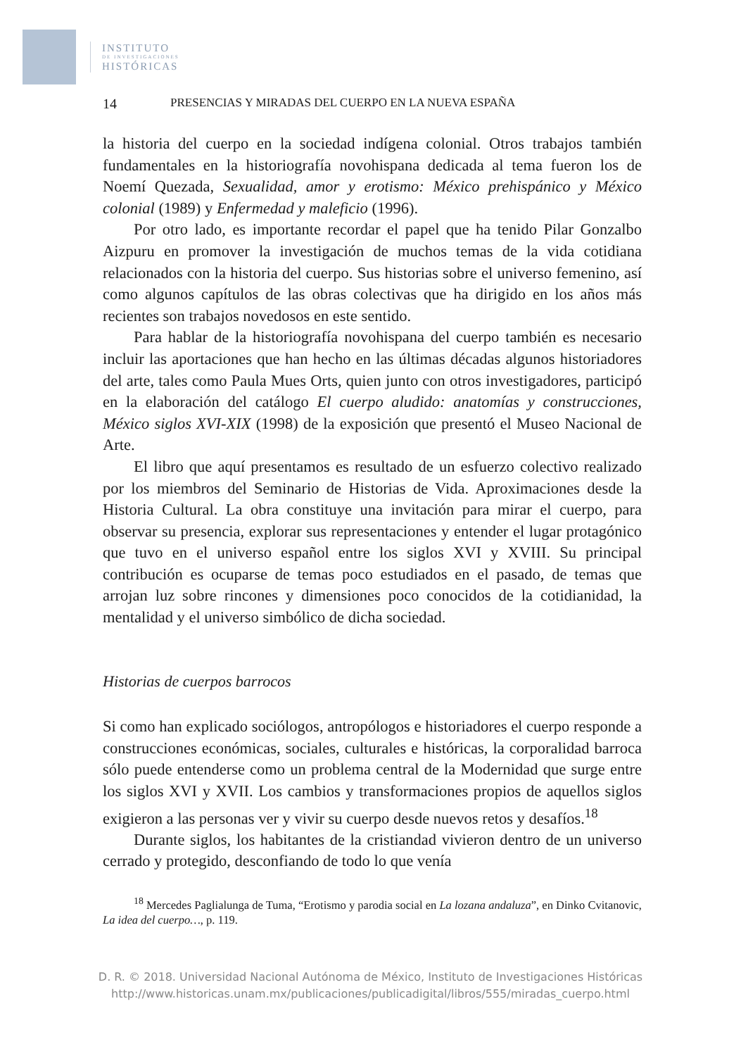INSTITUTO
DE INVESTIGACIONES
HISTÓRICAS
14 PRESENCIAS Y MIRADAS DEL CUERPO EN LA NUEVA ESPAÑA
la historia del cuerpo en la sociedad indígena colonial. Otros trabajos también fundamentales en la historiografía novohispana dedicada al tema fueron los de Noemí Quezada, Sexualidad, amor y erotismo: México prehispánico y México colonial (1989) y Enfermedad y maleficio (1996).
Por otro lado, es importante recordar el papel que ha tenido Pilar Gonzalbo Aizpuru en promover la investigación de muchos temas de la vida cotidiana relacionados con la historia del cuerpo. Sus historias sobre el universo femenino, así como algunos capítulos de las obras colectivas que ha dirigido en los años más recientes son trabajos novedosos en este sentido.
Para hablar de la historiografía novohispana del cuerpo también es necesario incluir las aportaciones que han hecho en las últimas décadas algunos historiadores del arte, tales como Paula Mues Orts, quien junto con otros investigadores, participó en la elaboración del catálogo El cuerpo aludido: anatomías y construcciones, México siglos XVI-XIX (1998) de la exposición que presentó el Museo Nacional de Arte.
El libro que aquí presentamos es resultado de un esfuerzo colectivo realizado por los miembros del Seminario de Historias de Vida. Aproximaciones desde la Historia Cultural. La obra constituye una invitación para mirar el cuerpo, para observar su presencia, explorar sus representaciones y entender el lugar protagónico que tuvo en el universo español entre los siglos XVI y XVIII. Su principal contribución es ocuparse de temas poco estudiados en el pasado, de temas que arrojan luz sobre rincones y dimensiones poco conocidos de la cotidianidad, la mentalidad y el universo simbólico de dicha sociedad.
Historias de cuerpos barrocos
Si como han explicado sociólogos, antropólogos e historiadores el cuerpo responde a construcciones económicas, sociales, culturales e históricas, la corporalidad barroca sólo puede entenderse como un problema central de la Modernidad que surge entre los siglos XVI y XVII. Los cambios y transformaciones propios de aquellos siglos exigieron a las personas ver y vivir su cuerpo desde nuevos retos y desafíos.<sup>18</sup>
Durante siglos, los habitantes de la cristiandad vivieron dentro de un universo cerrado y protegido, desconfiando de todo lo que venía
<sup>18</sup> Mercedes Paglialunga de Tuma, “Erotismo y parodia social en La lozana andaluza”, en Dinko Cvitanovic, La idea del cuerpo…, p. 119.
D. R. © 2018. Universidad Nacional Autónoma de México, Instituto de Investigaciones Históricas
http://www.historicas.unam.mx/publicaciones/publicadigital/libros/555/miradas_cuerpo.html